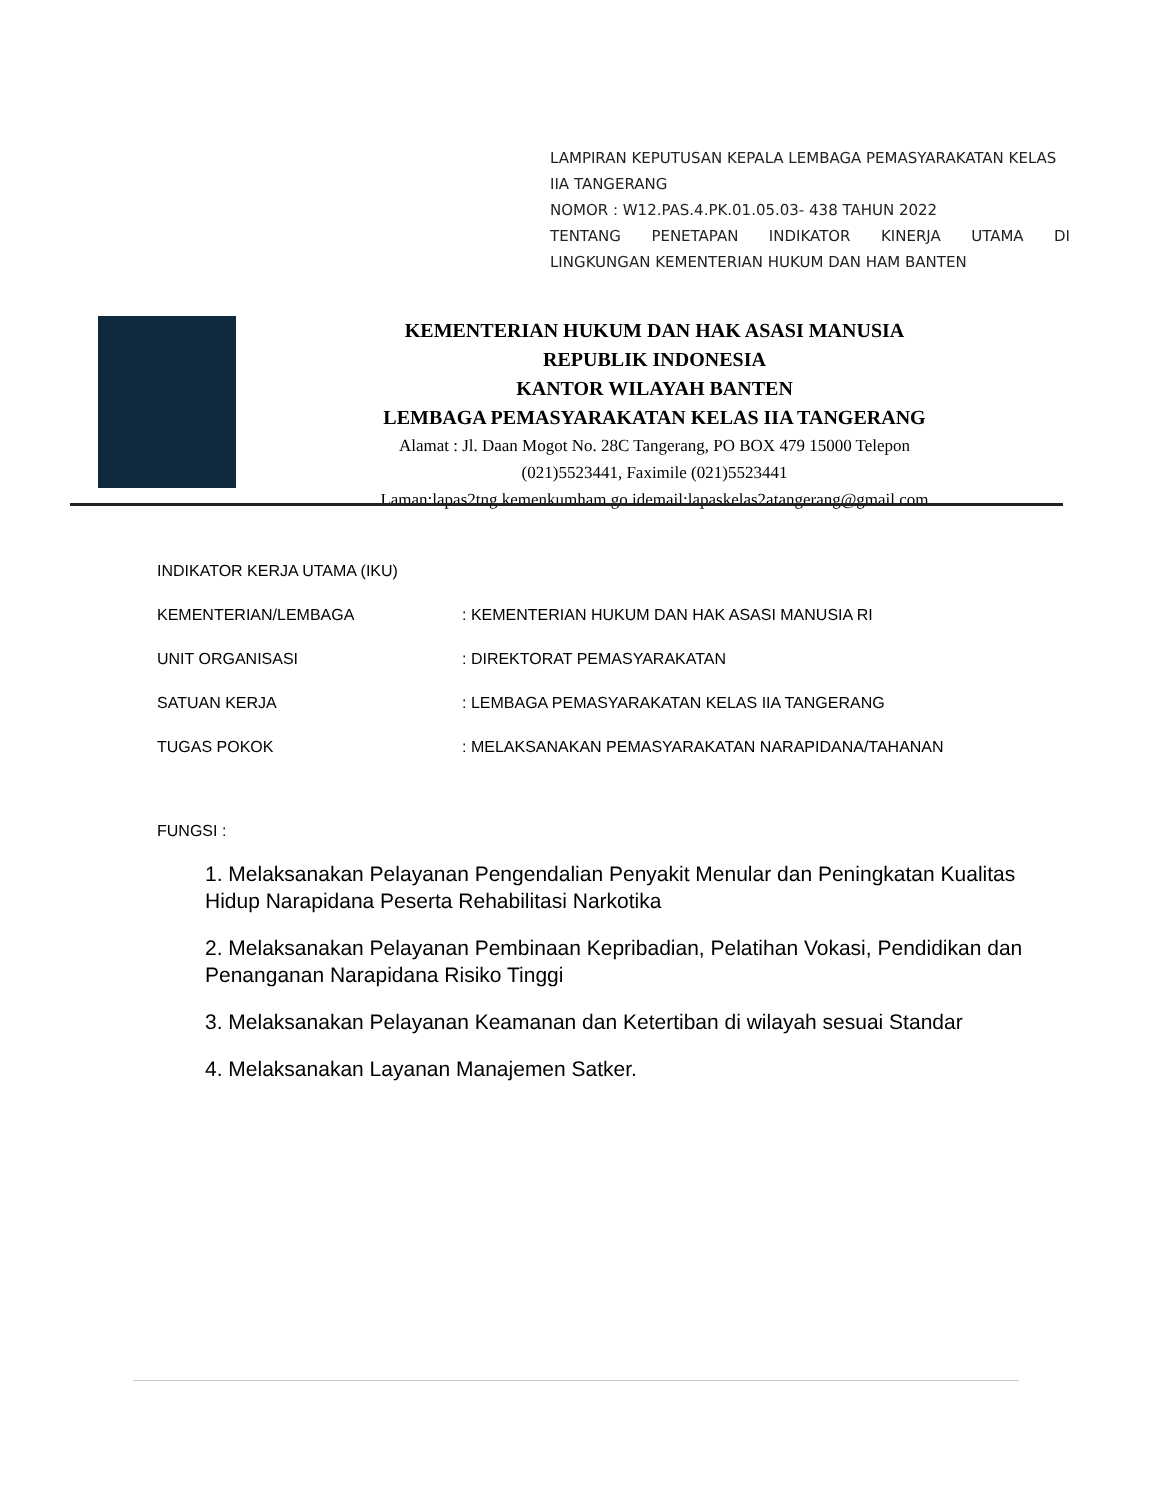LAMPIRAN KEPUTUSAN KEPALA LEMBAGA PEMASYARAKATAN KELAS IIA TANGERANG
NOMOR : W12.PAS.4.PK.01.05.03- 438 TAHUN 2022
TENTANG PENETAPAN INDIKATOR KINERJA UTAMA DI
LINGKUNGAN KEMENTERIAN HUKUM DAN HAM BANTEN
KEMENTERIAN HUKUM DAN HAK ASASI MANUSIA
REPUBLIK INDONESIA
KANTOR WILAYAH BANTEN
LEMBAGA PEMASYARAKATAN KELAS IIA TANGERANG
Alamat : Jl. Daan Mogot No. 28C Tangerang, PO BOX 479 15000 Telepon
(021)5523441, Faximile (021)5523441
Laman:lapas2tng.kemenkumham.go.idemail:lapaskelas2atangerang@gmail.com
INDIKATOR KERJA UTAMA (IKU)
KEMENTERIAN/LEMBAGA: KEMENTERIAN HUKUM DAN HAK ASASI MANUSIA RI
UNIT ORGANISASI: DIREKTORAT PEMASYARAKATAN
SATUAN KERJA: LEMBAGA PEMASYARAKATAN KELAS IIA TANGERANG
TUGAS POKOK: MELAKSANAKAN PEMASYARAKATAN NARAPIDANA/TAHANAN
FUNGSI :
1. Melaksanakan Pelayanan Pengendalian Penyakit Menular dan Peningkatan Kualitas Hidup Narapidana Peserta Rehabilitasi Narkotika
2. Melaksanakan Pelayanan Pembinaan Kepribadian, Pelatihan Vokasi, Pendidikan dan Penanganan Narapidana Risiko Tinggi
3. Melaksanakan Pelayanan Keamanan dan Ketertiban di wilayah sesuai Standar
4. Melaksanakan Layanan Manajemen Satker.